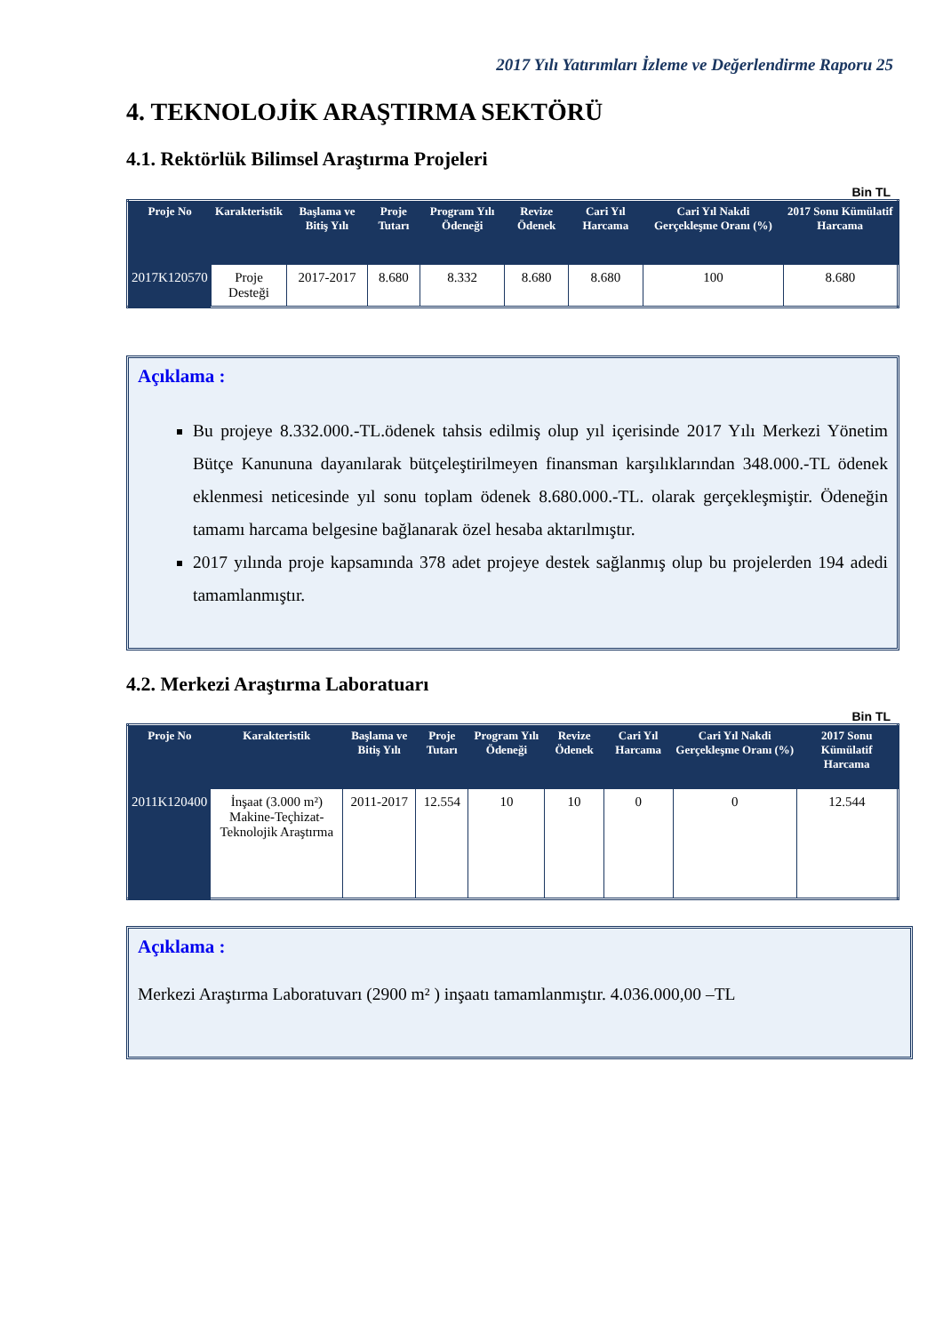2017 Yılı Yatırımları İzleme ve Değerlendirme Raporu 25
4. TEKNOLOJİK ARAŞTIRMA SEKTÖRÜ
4.1. Rektörlük Bilimsel Araştırma Projeleri
Bin TL
| Proje No | Karakteristik | Başlama ve Bitiş Yılı | Proje Tutarı | Program Yılı Ödeneği | Revize Ödenek | Cari Yıl Harcama | Cari Yıl Nakdi Gerçekleşme Oranı (%) | 2017 Sonu Kümülatif Harcama |
| --- | --- | --- | --- | --- | --- | --- | --- | --- |
| 2017K120570 | Proje Desteği | 2017-2017 | 8.680 | 8.332 | 8.680 | 8.680 | 100 | 8.680 |
Açıklama :
Bu projeye 8.332.000.-TL.ödenek tahsis edilmiş olup yıl içerisinde 2017 Yılı Merkezi Yönetim Bütçe Kanununa dayanılarak bütçeleştirilmeyen finansman karşılıklarından 348.000.-TL ödenek eklenmesi neticesinde yıl sonu toplam ödenek 8.680.000.-TL. olarak gerçekleşmiştir. Ödeneğin tamamı harcama belgesine bağlanarak özel hesaba aktarılmıştır.
2017 yılında proje kapsamında 378 adet projeye destek sağlanmış olup bu projelerden 194 adedi tamamlanmıştır.
4.2. Merkezi Araştırma Laboratuarı
Bin TL
| Proje No | Karakteristik | Başlama ve Bitiş Yılı | Proje Tutarı | Program Yılı Ödeneği | Revize Ödenek | Cari Yıl Harcama | Cari Yıl Nakdi Gerçekleşme Oranı (%) | 2017 Sonu Kümülatif Harcama |
| --- | --- | --- | --- | --- | --- | --- | --- | --- |
| 2011K120400 | İnşaat (3.000 m²) Makine-Teçhizat-Teknolojik Araştırma | 2011-2017 | 12.554 | 10 | 10 | 0 | 0 | 12.544 |
Açıklama :
Merkezi Araştırma Laboratuvarı (2900 m² ) inşaatı tamamlanmıştır. 4.036.000,00 –TL